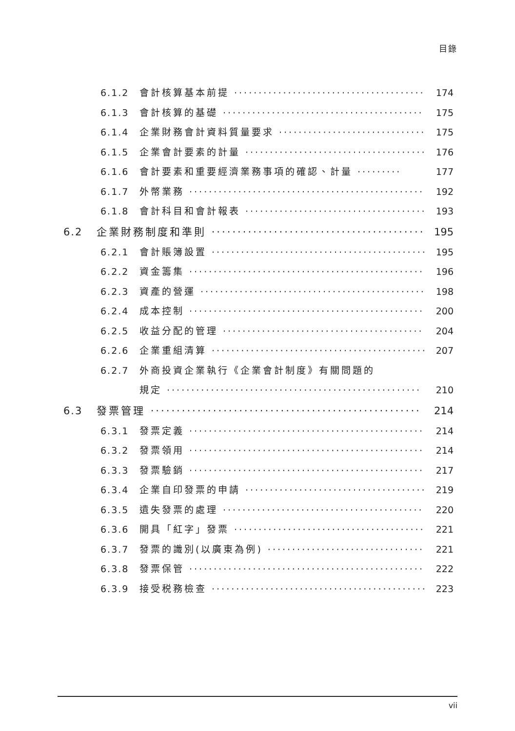目錄
6.1.2 會計核算基本前提 ········································ 174
6.1.3 會計核算的基礎 ·········································· 175
6.1.4 企業財務會計資料質量要求 ································ 175
6.1.5 企業會計要素的計量 ······································ 176
6.1.6 會計要素和重要經濟業務事項的確認、計量 ········· 177
6.1.7 外幣業務 ················································ 192
6.1.8 會計科目和會計報表 ······································ 193
6.2 企業財務制度和準則 ·········································· 195
6.2.1 會計賬簿設置 ············································ 195
6.2.2 資金籌集 ················································ 196
6.2.3 資產的營運 ·············································· 198
6.2.4 成本控制 ················································ 200
6.2.5 收益分配的管理 ·········································· 204
6.2.6 企業重組清算 ············································ 207
6.2.7 外商投資企業執行《企業會計制度》有關問題的
規定 ···················································· 210
6.3 發票管理 ···················································· 214
6.3.1 發票定義 ················································ 214
6.3.2 發票領用 ················································ 214
6.3.3 發票驗銷 ················································ 217
6.3.4 企業自印發票的申請 ······································ 219
6.3.5 遺失發票的處理 ·········································· 220
6.3.6 開具「紅字」發票 ········································ 221
6.3.7 發票的識別(以廣東為例) ·································· 221
6.3.8 發票保管 ················································ 222
6.3.9 接受税務檢查 ············································ 223
vii